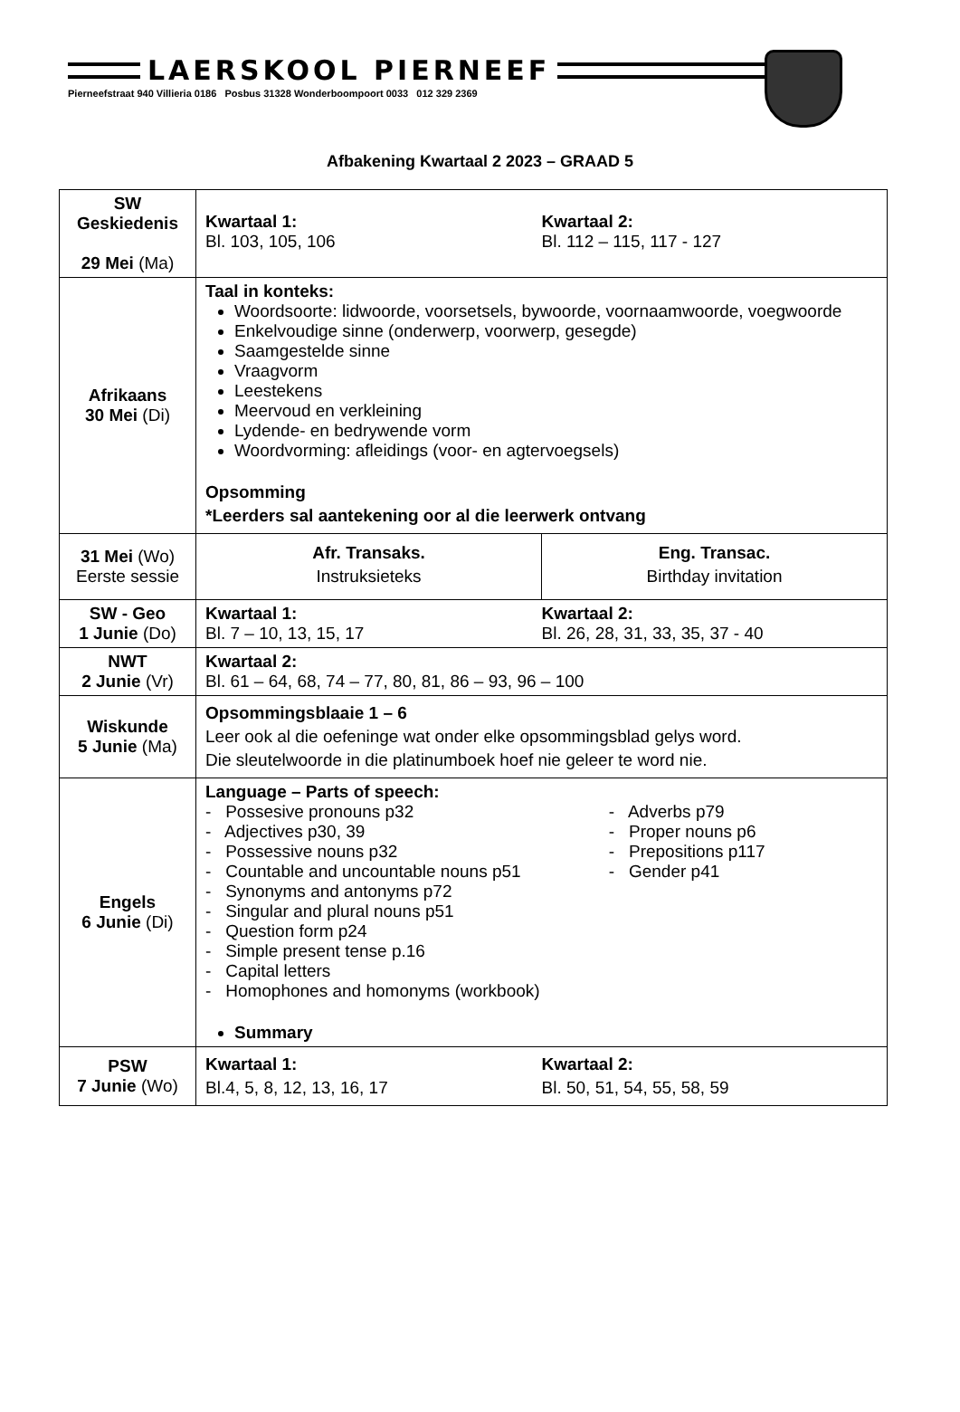LAERSKOOL PIERNEEF
Pierneefstraat 940 Villieria 0186 Posbus 31328 Wonderboompoort 0033 012 329 2369
Afbakening Kwartaal 2 2023 – GRAAD 5
| SW Geskiedenis 29 Mei (Ma) | Kwartaal 1: Bl. 103, 105, 106 Kwartaal 2: Bl. 112 – 115, 117 - 127 |
| Afrikaans 30 Mei (Di) | Taal in konteks: Woordsoorte: lidwoorde, voorsetsels, bywoorde, voornaamwoorde, voegwoorde Enkelvoudige sinne (onderwerp, voorwerp, gesegde) Saamgestelde sinne Vraagvorm Leestekens Meervoud en verkleining Lydende- en bedrywende vorm Woordvorming: afleidings (voor- en agtervoegsels) Opsomming *Leerders sal aantekening oor al die leerwerk ontvang |
| 31 Mei (Wo) Eerste sessie | / Afr. Transaks. Instruksieteks / Eng. Transac. Birthday invitation / |
| SW - Geo 1 Junie (Do) | Kwartaal 1: Bl. 7 – 10, 13, 15, 17 Kwartaal 2: Bl. 26, 28, 31, 33, 35, 37 - 40 |
| NWT 2 Junie (Vr) | Kwartaal 2: Bl. 61 – 64, 68, 74 – 77, 80, 81, 86 – 93, 96 – 100 |
| Wiskunde 5 Junie (Ma) | Opsommingsblaaie 1 – 6 Leer ook al die oefeninge wat onder elke opsommingsblad gelys word. Die sleutelwoorde in die platinumboek hoef nie geleer te word nie. |
| Engels 6 Junie (Di) | Language – Parts of speech: - Possesive pronouns p32 - Adjectives p30, 39 - Possessive nouns p32 - Countable and uncountable nouns p51 - Synonyms and antonyms p72 - Singular and plural nouns p51 - Question form p24 - Simple present tense p.16 - Capital letters - Homophones and homonyms (workbook) - Adverbs p79 - Proper nouns p6 - Prepositions p117 - Gender p41 Summary |
| PSW 7 Junie (Wo) | Kwartaal 1: Bl.4, 5, 8, 12, 13, 16, 17 Kwartaal 2: Bl. 50, 51, 54, 55, 58, 59 |